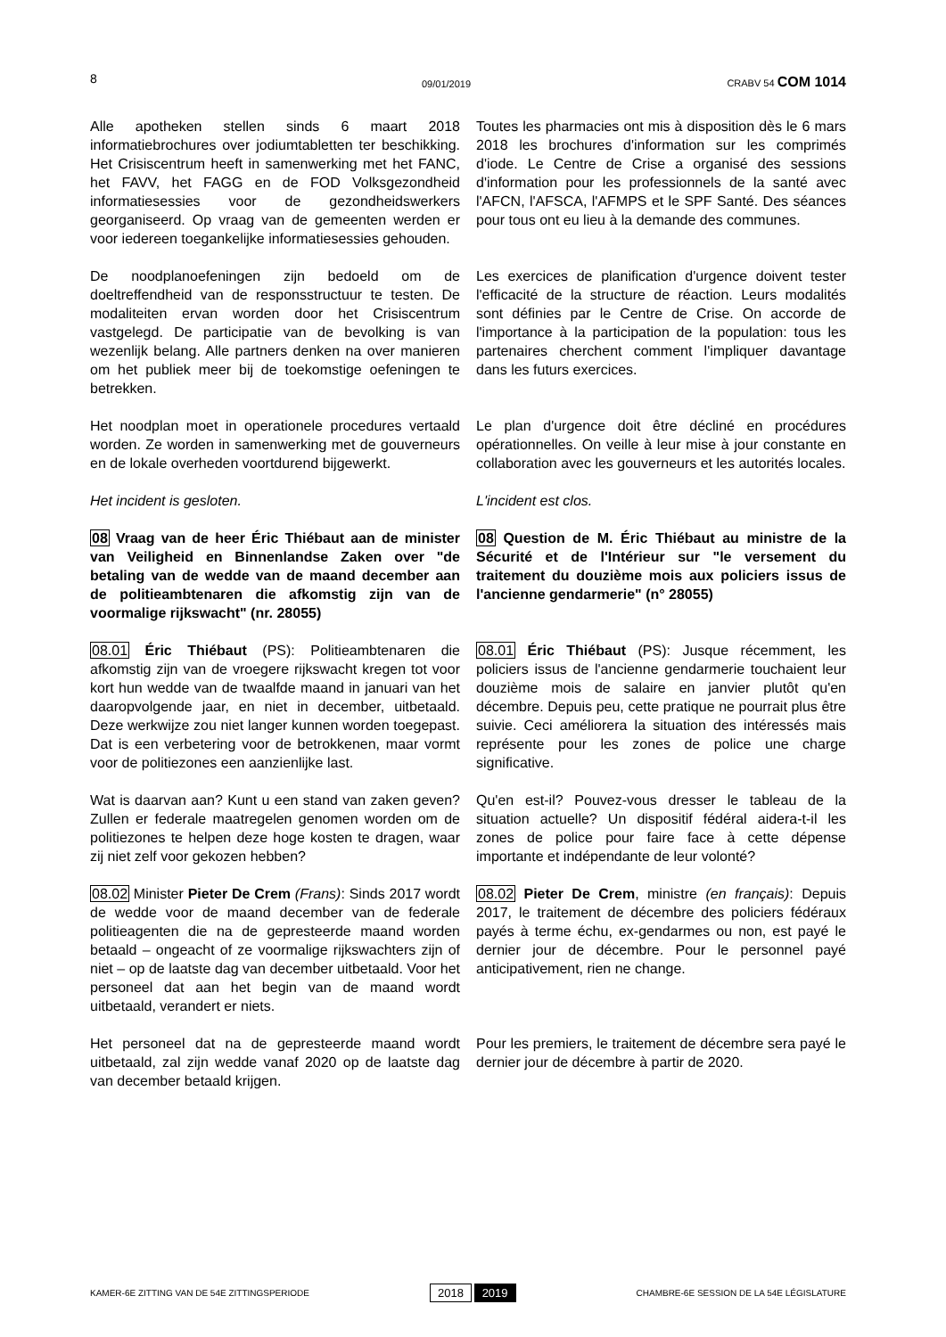8 09/01/2019 CRABV 54 COM 1014
Alle apotheken stellen sinds 6 maart 2018 informatiebrochures over jodiumtabletten ter beschikking. Het Crisiscentrum heeft in samenwerking met het FANC, het FAVV, het FAGG en de FOD Volksgezondheid informatiesessies voor de gezondheidswerkers georganiseerd. Op vraag van de gemeenten werden er voor iedereen toegankelijke informatiesessies gehouden.
Toutes les pharmacies ont mis à disposition dès le 6 mars 2018 les brochures d'information sur les comprimés d'iode. Le Centre de Crise a organisé des sessions d'information pour les professionnels de la santé avec l'AFCN, l'AFSCA, l'AFMPS et le SPF Santé. Des séances pour tous ont eu lieu à la demande des communes.
De noodplanoefeningen zijn bedoeld om de doeltreffendheid van de responsstructuur te testen. De modaliteiten ervan worden door het Crisiscentrum vastgelegd. De participatie van de bevolking is van wezenlijk belang. Alle partners denken na over manieren om het publiek meer bij de toekomstige oefeningen te betrekken.
Les exercices de planification d'urgence doivent tester l'efficacité de la structure de réaction. Leurs modalités sont définies par le Centre de Crise. On accorde de l'importance à la participation de la population: tous les partenaires cherchent comment l'impliquer davantage dans les futurs exercices.
Het noodplan moet in operationele procedures vertaald worden. Ze worden in samenwerking met de gouverneurs en de lokale overheden voortdurend bijgewerkt.
Le plan d'urgence doit être décliné en procédures opérationnelles. On veille à leur mise à jour constante en collaboration avec les gouverneurs et les autorités locales.
Het incident is gesloten. L'incident est clos.
08 Vraag van de heer Éric Thiébaut aan de minister van Veiligheid en Binnenlandse Zaken over "de betaling van de wedde van de maand december aan de politieambtenaren die afkomstig zijn van de voormalige rijkswacht" (nr. 28055)
08 Question de M. Éric Thiébaut au ministre de la Sécurité et de l'Intérieur sur "le versement du traitement du douzième mois aux policiers issus de l'ancienne gendarmerie" (n° 28055)
08.01 Éric Thiébaut (PS): Politieambtenaren die afkomstig zijn van de vroegere rijkswacht kregen tot voor kort hun wedde van de twaalfde maand in januari van het daaropvolgende jaar, en niet in december, uitbetaald. Deze werkwijze zou niet langer kunnen worden toegepast. Dat is een verbetering voor de betrokkenen, maar vormt voor de politiezones een aanzienlijke last.
08.01 Éric Thiébaut (PS): Jusque récemment, les policiers issus de l'ancienne gendarmerie touchaient leur douzième mois de salaire en janvier plutôt qu'en décembre. Depuis peu, cette pratique ne pourrait plus être suivie. Ceci améliorera la situation des intéressés mais représente pour les zones de police une charge significative.
Wat is daarvan aan? Kunt u een stand van zaken geven? Zullen er federale maatregelen genomen worden om de politiezones te helpen deze hoge kosten te dragen, waar zij niet zelf voor gekozen hebben?
Qu'en est-il? Pouvez-vous dresser le tableau de la situation actuelle? Un dispositif fédéral aidera-t-il les zones de police pour faire face à cette dépense importante et indépendante de leur volonté?
08.02 Minister Pieter De Crem (Frans): Sinds 2017 wordt de wedde voor de maand december van de federale politieagenten die na de gepresteerde maand worden betaald – ongeacht of ze voormalige rijkswachters zijn of niet – op de laatste dag van december uitbetaald. Voor het personeel dat aan het begin van de maand wordt uitbetaald, verandert er niets.
08.02 Pieter De Crem, ministre (en français): Depuis 2017, le traitement de décembre des policiers fédéraux payés à terme échu, ex-gendarmes ou non, est payé le dernier jour de décembre. Pour le personnel payé anticipativement, rien ne change.
Het personeel dat na de gepresteerde maand wordt uitbetaald, zal zijn wedde vanaf 2020 op de laatste dag van december betaald krijgen.
Pour les premiers, le traitement de décembre sera payé le dernier jour de décembre à partir de 2020.
KAMER-6E ZITTING VAN DE 54E ZITTINGSPERIODE 2018 2019 CHAMBRE-6E SESSION DE LA 54E LÉGISLATURE